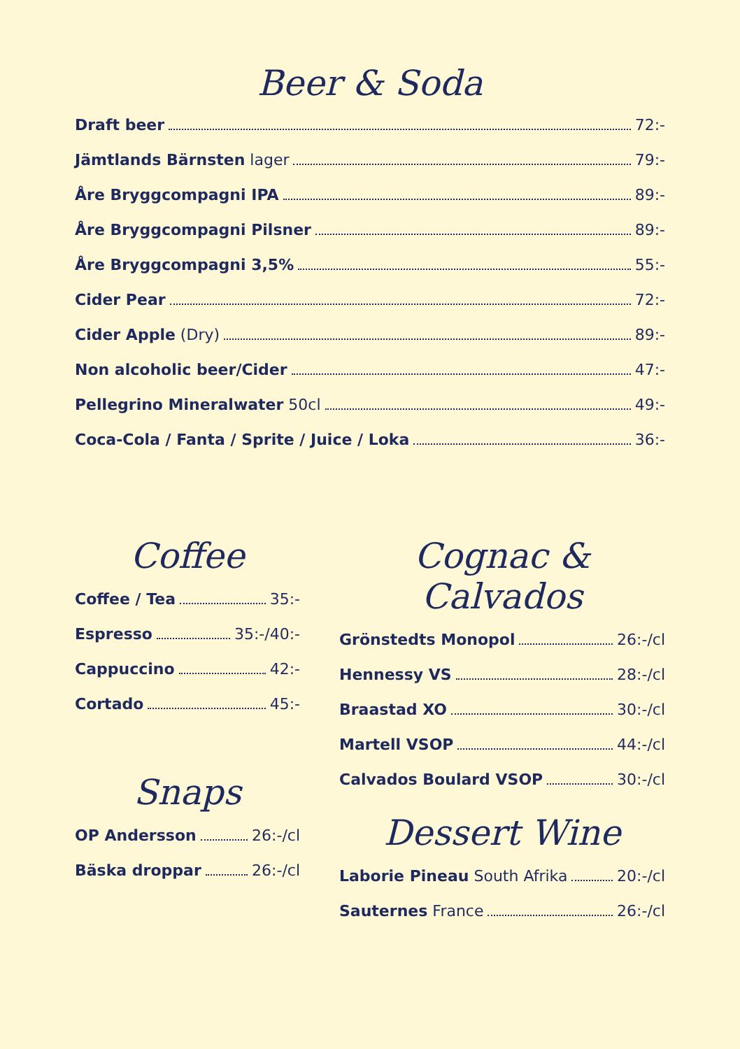Beer & Soda
Draft beer 72:-
Jämtlands Bärnsten lager 79:-
Åre Bryggcompagni IPA 89:-
Åre Bryggcompagni Pilsner 89:-
Åre Bryggcompagni 3,5% 55:-
Cider Pear 72:-
Cider Apple (Dry) 89:-
Non alcoholic beer/Cider 47:-
Pellegrino Mineralwater 50cl 49:-
Coca-Cola / Fanta / Sprite / Juice / Loka 36:-
Coffee
Coffee / Tea 35:-
Espresso 35:-/40:-
Cappuccino 42:-
Cortado 45:-
Snaps
OP Andersson 26:-/cl
Bäska droppar 26:-/cl
Cognac & Calvados
Grönstedts Monopol 26:-/cl
Hennessy VS 28:-/cl
Braastad XO 30:-/cl
Martell VSOP 44:-/cl
Calvados Boulard VSOP 30:-/cl
Dessert Wine
Laborie Pineau South Afrika 20:-/cl
Sauternes France 26:-/cl